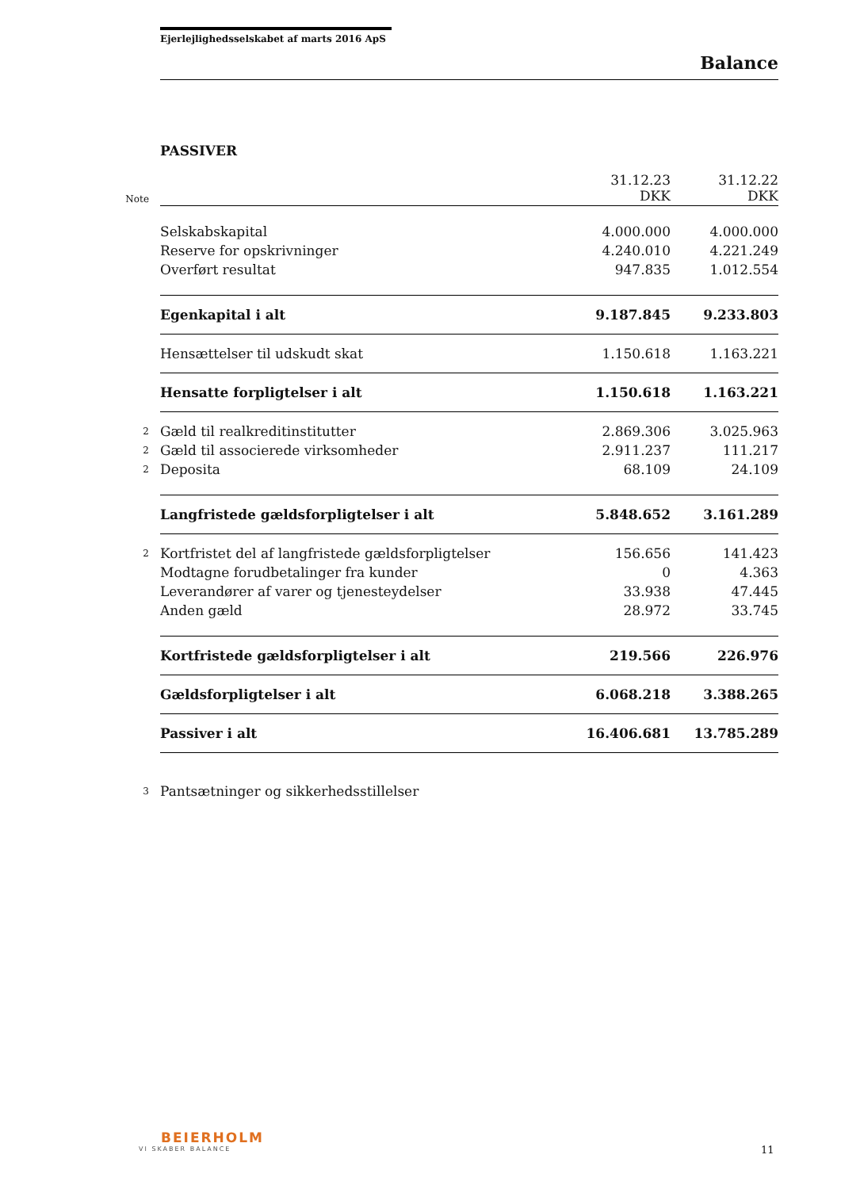Ejerlejlighedsselskabet af marts 2016 ApS
Balance
PASSIVER
| Note | | 31.12.23 DKK | 31.12.22 DKK |
| --- | --- | --- | --- |
| | Selskabskapital | 4.000.000 | 4.000.000 |
| | Reserve for opskrivninger | 4.240.010 | 4.221.249 |
| | Overført resultat | 947.835 | 1.012.554 |
| | Egenkapital i alt | 9.187.845 | 9.233.803 |
| | Hensættelser til udskudt skat | 1.150.618 | 1.163.221 |
| | Hensatte forpligtelser i alt | 1.150.618 | 1.163.221 |
| 2 | Gæld til realkreditinstitutter | 2.869.306 | 3.025.963 |
| 2 | Gæld til associerede virksomheder | 2.911.237 | 111.217 |
| 2 | Deposita | 68.109 | 24.109 |
| | Langfristede gældsforpligtelser i alt | 5.848.652 | 3.161.289 |
| 2 | Kortfristet del af langfristede gældsforpligtelser | 156.656 | 141.423 |
| | Modtagne forudbetalinger fra kunder | 0 | 4.363 |
| | Leverandører af varer og tjenesteydelser | 33.938 | 47.445 |
| | Anden gæld | 28.972 | 33.745 |
| | Kortfristede gældsforpligtelser i alt | 219.566 | 226.976 |
| | Gældsforpligtelser i alt | 6.068.218 | 3.388.265 |
| | Passiver i alt | 16.406.681 | 13.785.289 |
| 3 | Pantsætninger og sikkerhedsstillelser | | |
BEIERHOLM
VI SKABER BALANCE
11